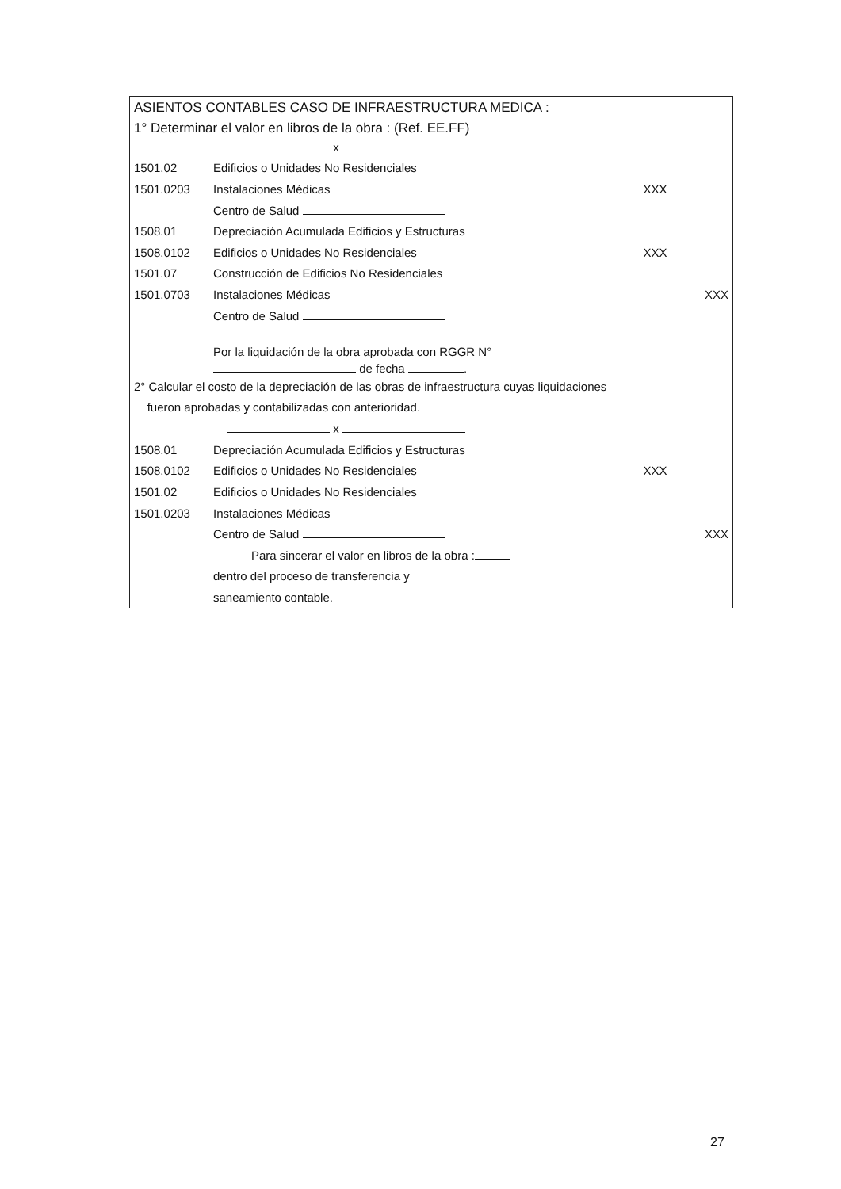ASIENTOS CONTABLES CASO DE INFRAESTRUCTURA MEDICA :
1° Determinar el valor en libros de la obra : (Ref. EE.FF)
| | x | | |
| 1501.02 | Edificios o Unidades No Residenciales | | |
| 1501.0203 | Instalaciones Médicas | XXX | |
| | Centro de Salud | | |
| 1508.01 | Depreciación Acumulada Edificios y Estructuras | | |
| 1508.0102 | Edificios o Unidades No Residenciales | XXX | |
| 1501.07 | Construcción de Edificios No Residenciales | | |
| 1501.0703 | Instalaciones Médicas | | XXX |
| | Centro de Salud | | |
| | Por la liquidación de la obra aprobada con RGGR N° de fecha . | | |
| 2° Calcular el costo de la depreciación de las obras de infraestructura cuyas liquidaciones fueron aprobadas y contabilizadas con anterioridad. | | | |
| | x | | |
| 1508.01 | Depreciación Acumulada Edificios y Estructuras | | |
| 1508.0102 | Edificios o Unidades No Residenciales | XXX | |
| 1501.02 | Edificios o Unidades No Residenciales | | |
| 1501.0203 | Instalaciones Médicas | | |
| | Centro de Salud | | XXX |
| | Para sincerar el valor en libros de la obra : | | |
| | dentro del proceso de transferencia y | | |
| | saneamiento contable. | | |
27